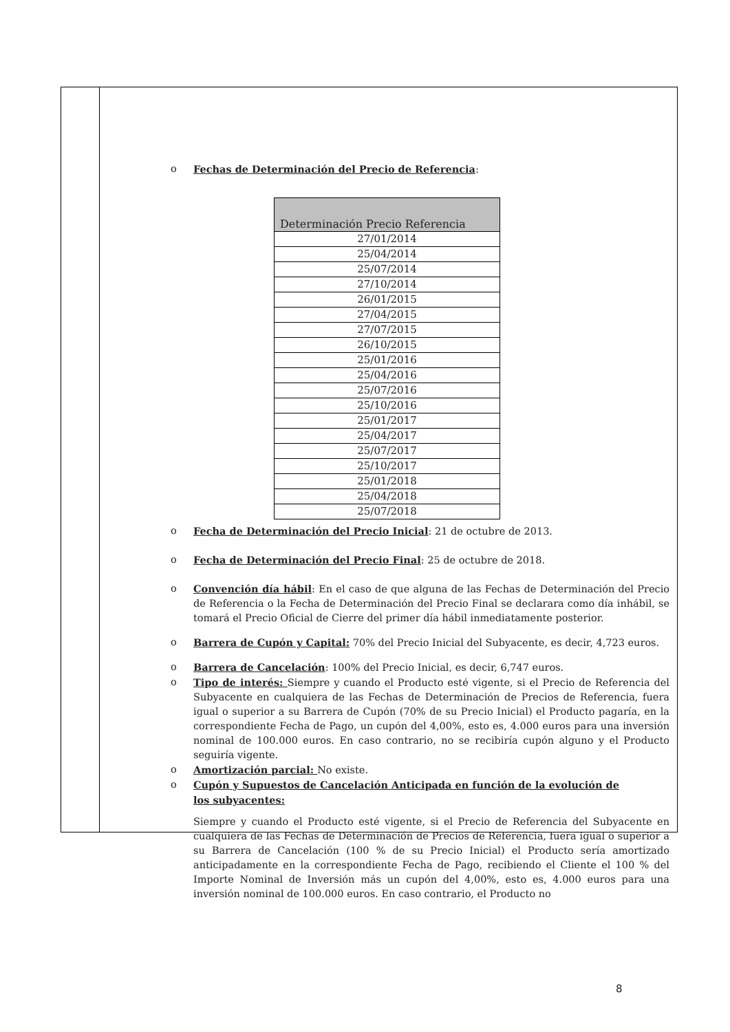o Fechas de Determinación del Precio de Referencia:
| Determinación Precio Referencia |
| --- |
| 27/01/2014 |
| 25/04/2014 |
| 25/07/2014 |
| 27/10/2014 |
| 26/01/2015 |
| 27/04/2015 |
| 27/07/2015 |
| 26/10/2015 |
| 25/01/2016 |
| 25/04/2016 |
| 25/07/2016 |
| 25/10/2016 |
| 25/01/2017 |
| 25/04/2017 |
| 25/07/2017 |
| 25/10/2017 |
| 25/01/2018 |
| 25/04/2018 |
| 25/07/2018 |
o Fecha de Determinación del Precio Inicial: 21 de octubre de 2013.
o Fecha de Determinación del Precio Final: 25 de octubre de 2018.
o Convención día hábil: En el caso de que alguna de las Fechas de Determinación del Precio de Referencia o la Fecha de Determinación del Precio Final se declarara como día inhábil, se tomará el Precio Oficial de Cierre del primer día hábil inmediatamente posterior.
o Barrera de Cupón y Capital: 70% del Precio Inicial del Subyacente, es decir, 4,723 euros.
o Barrera de Cancelación: 100% del Precio Inicial, es decir, 6,747 euros.
o Tipo de interés: Siempre y cuando el Producto esté vigente, si el Precio de Referencia del Subyacente en cualquiera de las Fechas de Determinación de Precios de Referencia, fuera igual o superior a su Barrera de Cupón (70% de su Precio Inicial) el Producto pagaría, en la correspondiente Fecha de Pago, un cupón del 4,00%, esto es, 4.000 euros para una inversión nominal de 100.000 euros. En caso contrario, no se recibiría cupón alguno y el Producto seguiría vigente.
o Amortización parcial: No existe.
o Cupón y Supuestos de Cancelación Anticipada en función de la evolución de
los subyacentes:
Siempre y cuando el Producto esté vigente, si el Precio de Referencia del Subyacente en cualquiera de las Fechas de Determinación de Precios de Referencia, fuera igual o superior a su Barrera de Cancelación (100 % de su Precio Inicial) el Producto sería amortizado anticipadamente en la correspondiente Fecha de Pago, recibiendo el Cliente el 100 % del Importe Nominal de Inversión más un cupón del 4,00%, esto es, 4.000 euros para una inversión nominal de 100.000 euros. En caso contrario, el Producto no
8